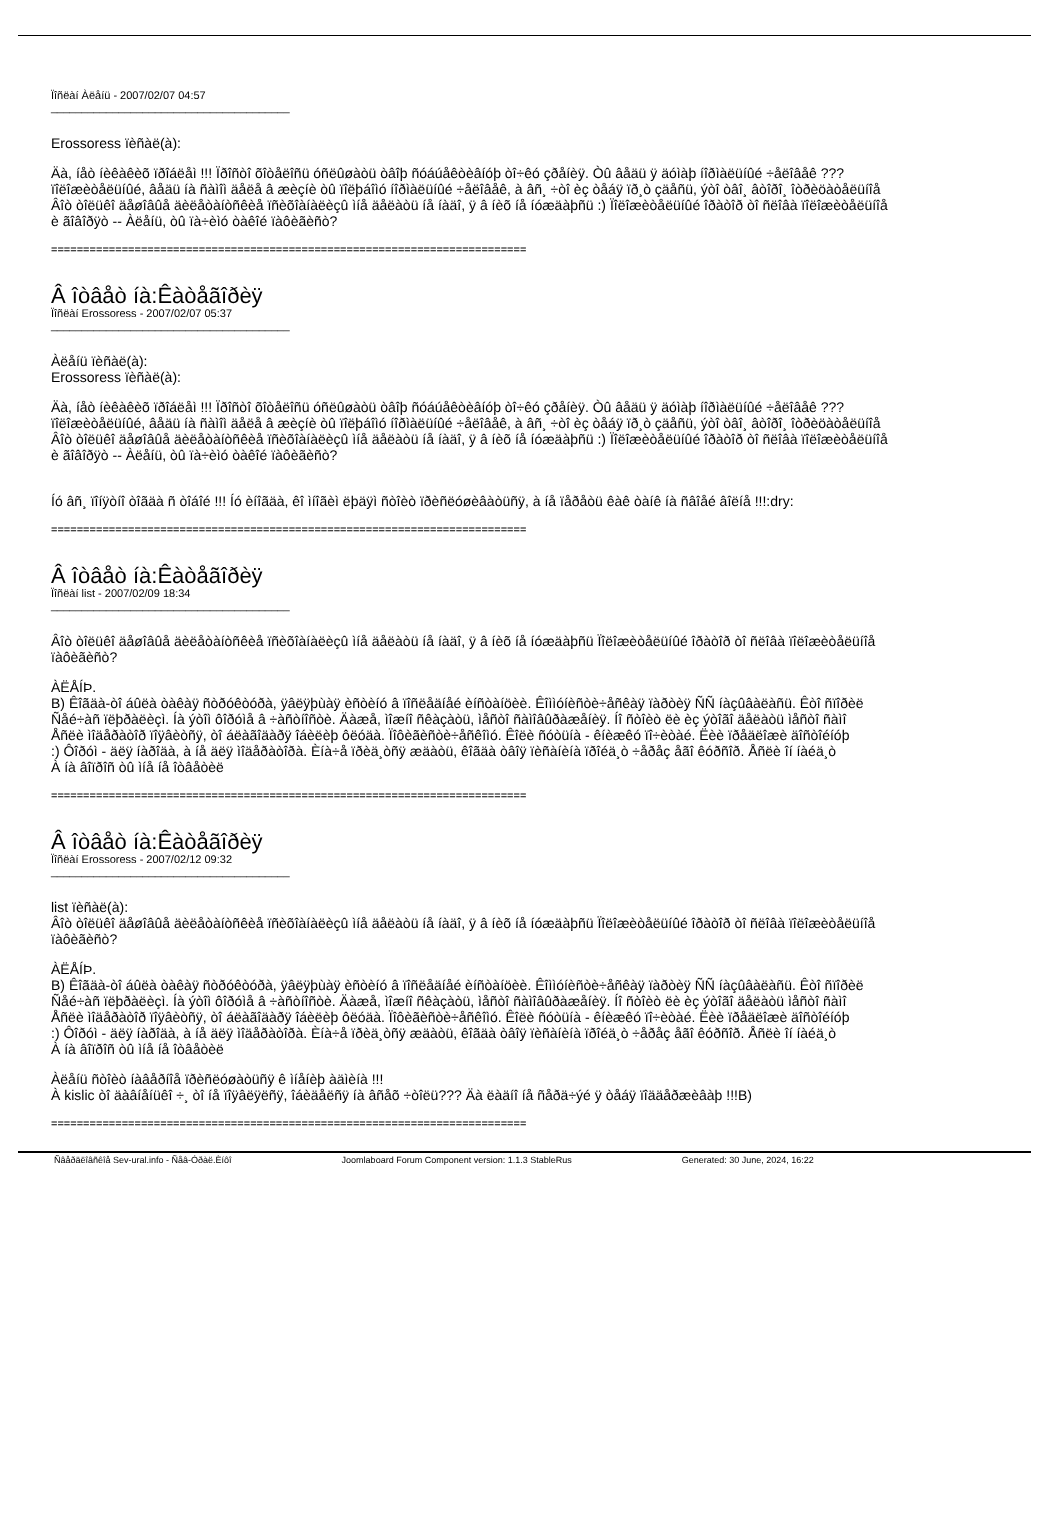Ïîñëàí Àëåíü - 2007/02/07 04:57
_______________________________________
Erossoress ïèñàë(à):
Äà, íåò íèêàêèõ ïðîáëåì !!! Ïðîñòî õîòåëîñü óñëûøàòü òâîþ ñóáúåêòèâíóþ òî÷êó çðåíèÿ. Òû âåäü ÿ äóìàþ íîðìàëüíûé ÷åëîâåê ???
ïîëîæèòåëüíûé, âåäü íà ñàìîì äåëå â æèçíè òû ïîëþáîìó íîðìàëüíûé ÷åëîâåê, à âñ¸ ÷òî èç òåáÿ ïð¸ò çäåñü, ýòî òâî¸ âòîðî¸ îòðèöàòåëüíîå
Âîò òîëüêî äåøîâûå äèëåòàíòñêèå ïñèõîàíàëèçû ìíå äåëàòü íå íàäî, ÿ â íèõ íå íóæäàþñü :) Ïîëîæèòåëüíûé îðàòîð òî ñëîâà ïîëîæèòåëüíîå
è ãîâîðÿò -- Àëåíü, òû ïà÷èìó òàêîé ïàôèãèñò?
==========================================================================
Â îòâåò íà:Êàòåãîðèÿ
Ïîñëàí Erossoress - 2007/02/07 05:37
_______________________________________
Àëåíü ïèñàë(à):
Erossoress ïèñàë(à):
Äà, íåò íèêàêèõ ïðîáëåì !!! Ïðîñòî õîòåëîñü óñëûøàòü òâîþ ñóáúåêòèâíóþ òî÷êó çðåíèÿ. Òû âåäü ÿ äóìàþ íîðìàëüíûé ÷åëîâåê ???
ïîëîæèòåëüíûé, âåäü íà ñàìîì äåëå â æèçíè òû ïîëþáîìó íîðìàëüíûé ÷åëîâåê, à âñ¸ ÷òî èç òåáÿ ïð¸ò çäåñü, ýòî òâî¸ âòîðî¸ îòðèöàòåëüíîå
Âîò òîëüêî äåøîâûå äèëåòàíòñêèå ïñèõîàíàëèçû ìíå äåëàòü íå íàäî, ÿ â íèõ íå íóæäàþñü :) Ïîëîæèòåëüíûé îðàòîð òî ñëîâà ïîëîæèòåëüíîå
è ãîâîðÿò -- Àëåíü, òû ïà÷èìó òàêîé ïàôèãèñò?
Íó âñ¸ ïîíÿòíî òîãäà ñ òîáîé !!! Íó èíîãäà, êî ìíîãèì ëþäÿì ñòîèò ïðèñëóøèâàòüñÿ, à íå ïåðåòü êàê òàíê íà ñâîåé âîëíå !!!:dry:
==========================================================================
Â îòâåò íà:Êàòåãîðèÿ
Ïîñëàí list - 2007/02/09 18:34
_______________________________________
Âîò òîëüêî äåøîâûå äèëåòàíòñêèå ïñèõîàíàëèçû ìíå äåëàòü íå íàäî, ÿ â íèõ íå íóæäàþñü Ïîëîæèòåëüíûé îðàòîð òî ñëîâà ïîëîæèòåëüíîå
ïàôèãèñò?
ÀËÅÍÞ.
B) Êîãäà-òî áûëà òàêàÿ ñòðóêòóðà, ÿâëÿþùàÿ èñòèíó â ïîñëåäíåé èíñòàíöèè. Êîììóíèñòè÷åñêàÿ ïàðòèÿ ÑÑ íàçûâàëàñü. Êòî ñïîðèë
Ñåé÷àñ ïëþðàëèçì. Íà ýòîì ôîðóìå â ÷àñòíîñòè. Äàæå, ìîæíî ñêàçàòü, ìåñòî ñàìîâûðàæåíèÿ. Íî ñòîèò ëè èç ýòîãî äåëàòü ìåñòî ñàìî
Åñëè ìîäåðàòîð ïîÿâèòñÿ, òî áëàãîäàðÿ îáèëèþ ôëóäà. Ïîôèãèñòè÷åñêîìó. Êîëè ñóòüíà - êíèæêó ïî÷èòàé. Ëèè ïðåäëîæè äîñòîéíóþ
:) Ôîðóì - äëÿ íàðîäà, à íå äëÿ ìîäåðàòîðà. Èíà÷å ïðèä¸òñÿ æäàòü, êîãäà òâîÿ ïèñàíèíà ïðîéä¸ò ÷åðåç åãî êóðñîð. Åñëè îí íàéä¸ò
À íà âîïðîñ òû ìíå íå îòâåòèë
==========================================================================
Â îòâåò íà:Êàòåãîðèÿ
Ïîñëàí Erossoress - 2007/02/12 09:32
_______________________________________
list ïèñàë(à):
Âîò òîëüêî äåøîâûå äèëåòàíòñêèå ïñèõîàíàëèçû ìíå äåëàòü íå íàäî, ÿ â íèõ íå íóæäàþñü Ïîëîæèòåëüíûé îðàòîð òî ñëîâà ïîëîæèòåëüíîå
ïàôèãèñò?
ÀËÅÍÞ.
B) Êîãäà-òî áûëà òàêàÿ ñòðóêòóðà, ÿâëÿþùàÿ èñòèíó â ïîñëåäíåé èíñòàíöèè. Êîììóíèñòè÷åñêàÿ ïàðòèÿ ÑÑ íàçûâàëàñü. Êòî ñïîðèë
Ñåé÷àñ ïëþðàëèçì. Íà ýòîì ôîðóìå â ÷àñòíîñòè. Äàæå, ìîæíî ñêàçàòü, ìåñòî ñàìîâûðàæåíèÿ. Íî ñòîèò ëè èç ýòîãî äåëàòü ìåñòî ñàìî
Åñëè ìîäåðàòîð ïîÿâèòñÿ, òî áëàãîäàðÿ îáèëèþ ôëóäà. Ïîôèãèñòè÷åñêîìó. Êîëè ñóòüíà - êíèæêó ïî÷èòàé. Ëèè ïðåäëîæè äîñòîéíóþ
:) Ôîðóì - äëÿ íàðîäà, à íå äëÿ ìîäåðàòîðà. Èíà÷å ïðèä¸òñÿ æäàòü, êîãäà òâîÿ ïèñàíèíà ïðîéä¸ò ÷åðåç åãî êóðñîð. Åñëè îí íàéä¸ò
À íà âîïðîñ òû ìíå íå îòâåòèë
Àëåíü ñòîèò íàâåðíîå ïðèñëóøàòüñÿ ê ìíåíèþ àäìèíà !!!
À kislic òî äàâíåíüêî ÷¸ òî íå ïîÿâëÿëñÿ, îáèäåëñÿ íà âñåõ ÷òîëü??? Äà ëàäíî íå ñåðä÷ýé ÿ òåáÿ ïîääåðæèâàþ !!!B)
==========================================================================
Ñâåðäëîâñêîå Sev-ural.info - Ñåâ-Óðàë.Èíôî Joomlaboard Forum Component version: 1.1.3 StableRus Generated: 30 June, 2024, 16:22